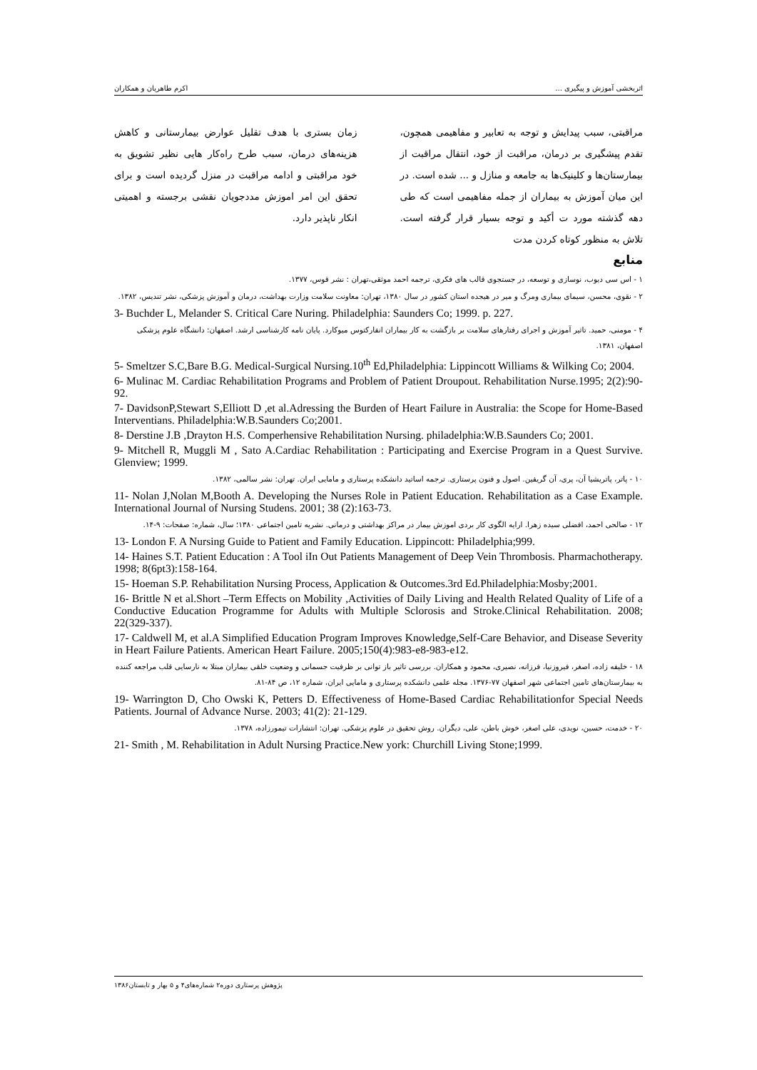اثربخشی آموزش و پیگیری ... اکرم طاهریان و همکاران
مراقبتی، سبب پیدایش و توجه به تعابیر و مفاهیمی همچون، تقدم پیشگیری بر درمان، مراقبت از خود، انتقال مراقبت از بیمارستان‌ها و کلینیک‌ها به جامعه و منازل و ... شده است. در این میان آموزش به بیماران از جمله مفاهیمی است که طی دهه گذشته مورد ت أکید و توجه بسیار قرار گرفته است. تلاش به منظور کوتاه کردن مدت
زمان بستری با هدف تقلیل عوارض بیمارستانی و کاهش هزینه‌های درمان، سبب طرح راه‌کار هایی نظیر تشویق به خود مراقبتی و ادامه مراقبت در منزل گردیده است و برای تحقق این امر اموزش مددجویان نقشی برجسته و اهمیتی انکار ناپذیر دارد.
منابع
۱ - اس سی دیوب، نوسازی و توسعه، در جستجوی قالب های فکری، ترجمه احمد موثقی،تهران : نشر قوس، ۱۳۷۷.
۲ - نقوی، محسن، سیمای بیماری ومرگ و میر در هیجده استان کشور در سال ۱۳۸۰، تهران: معاونت سلامت وزارت بهداشت، درمان و آموزش پزشکی، نشر تندیس، ۱۳۸۲.
3- Buchder L, Melander S. Critical Care Nuring. Philadelphia: Saunders Co; 1999. p. 227.
۴ - مومنی، حمید. تاثیر آموزش و اجرای رفتارهای سلامت بر بازگشت به کار بیماران انفارکتوس میوکارد. پایان نامه کارشناسی ارشد. اصفهان: دانشگاه علوم پزشکی اصفهان، ۱۳۸۱.
5- Smeltzer S.C,Bare B.G. Medical-Surgical Nursing.10<sup>th</sup> Ed,Philadelphia: Lippincott Williams & Wilking Co; 2004.
6- Mulinac M. Cardiac Rehabilitation Programs and Problem of Patient Droupout. Rehabilitation Nurse.1995; 2(2):90-92.
7- DavidsonP,Stewart S,Elliott D ,et al.Adressing the Burden of Heart Failure in Australia: the Scope for Home-Based Interventians. Philadelphia:W.B.Saunders Co;2001.
8- Derstine J.B ,Drayton H.S. Comperhensive Rehabilitation Nursing. philadelphia:W.B.Saunders Co; 2001.
9- Mitchell R, Muggli M , Sato A.Cardiac Rehabilitation : Participating and Exercise Program in a Quest Survive. Glenview; 1999.
۱۰ - پاتر، پاتریشیا آن، پری، آن گریفین. اصول و فنون پرستاری. ترجمه اساتید دانشکده پرستاری و مامایی ایران. تهران: نشر سالمی، ۱۳۸۲.
11- Nolan J,Nolan M,Booth A. Developing the Nurses Role in Patient Education. Rehabilitation as a Case Example. International Journal of Nursing Studens. 2001; 38 (2):163-73.
۱۲ - صالحی احمد، افضلی سیده زهرا. ارایه الگوی کار بردی اموزش بیمار در مراکز بهداشتی و درمانی. نشریه تامین اجتماعی ۱۳۸۰؛ سال، شماره: صفحات: ۹-۱۴.
13- London F. A Nursing Guide to Patient and Family Education. Lippincott: Philadelphia;999.
14- Haines S.T. Patient Education : A Tool iIn Out Patients Management of Deep Vein Thrombosis. Pharmachotherapy. 1998; 8(6pt3):158-164.
15- Hoeman S.P. Rehabilitation Nursing Process, Application & Outcomes.3rd Ed.Philadelphia:Mosby;2001.
16- Brittle N et al.Short –Term Effects on Mobility ,Activities of Daily Living and Health Related Quality of Life of a Conductive Education Programme for Adults with Multiple Sclorosis and Stroke.Clinical Rehabilitation. 2008; 22(329-337).
17- Caldwell M, et al.A Simplified Education Program Improves Knowledge,Self-Care Behavior, and Disease Severity in Heart Failure Patients. American Heart Failure. 2005;150(4):983-e8-983-e12.
۱۸ - خلیفه زاده، اصغر، فیروزنیا، فرزانه، نصیری، محمود و همکاران. بررسی تاثیر باز توانی بر ظرفیت جسمانی و وضعیت خلقی بیماران مبتلا به نارسایی قلب مراجعه کننده به بیمارستان‌های تامین اجتماعی شهر اصفهان ۷۷-۱۳۷۶. مجله علمی دانشکده پرستاری و مامایی ایران، شماره ۱۲، ص ۸۴-۸۱.
19- Warrington D, Cho Owski K, Petters D. Effectiveness of Home-Based Cardiac Rehabilitationfor Special Needs Patients. Journal of Advance Nurse. 2003; 41(2): 21-129.
۲۰ - خدمت، حسین، نویدی، علی اصغر، خوش باطن، علی، دیگران. روش تحقیق در علوم پزشکی. تهران: انتشارات تیمورزاده، ۱۳۷۸.
21- Smith , M. Rehabilitation in Adult Nursing Practice.New york: Churchill Living Stone;1999.
پژوهش پرستاری دوره۲ شماره‌های۴ و ۵ بهار و تابستان۱۳۸۶